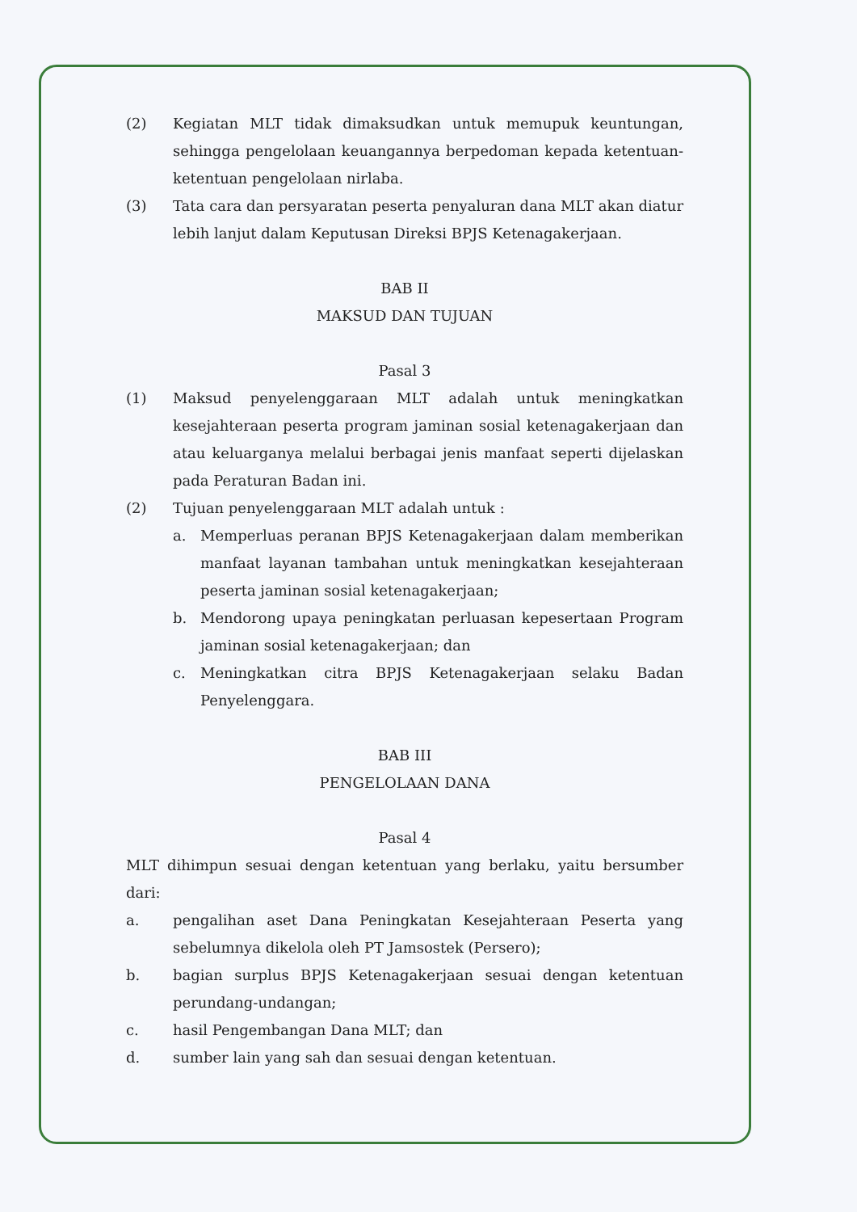(2) Kegiatan MLT tidak dimaksudkan untuk memupuk keuntungan, sehingga pengelolaan keuangannya berpedoman kepada ketentuan-ketentuan pengelolaan nirlaba.
(3) Tata cara dan persyaratan peserta penyaluran dana MLT akan diatur lebih lanjut dalam Keputusan Direksi BPJS Ketenagakerjaan.
BAB II
MAKSUD DAN TUJUAN
Pasal 3
(1) Maksud penyelenggaraan MLT adalah untuk meningkatkan kesejahteraan peserta program jaminan sosial ketenagakerjaan dan atau keluarganya melalui berbagai jenis manfaat seperti dijelaskan pada Peraturan Badan ini.
(2) Tujuan penyelenggaraan MLT adalah untuk :
a. Memperluas peranan BPJS Ketenagakerjaan dalam memberikan manfaat layanan tambahan untuk meningkatkan kesejahteraan peserta jaminan sosial ketenagakerjaan;
b. Mendorong upaya peningkatan perluasan kepesertaan Program jaminan sosial ketenagakerjaan; dan
c. Meningkatkan citra BPJS Ketenagakerjaan selaku Badan Penyelenggara.
BAB III
PENGELOLAAN DANA
Pasal 4
MLT dihimpun sesuai dengan ketentuan yang berlaku, yaitu bersumber dari:
a. pengalihan aset Dana Peningkatan Kesejahteraan Peserta yang sebelumnya dikelola oleh PT Jamsostek (Persero);
b. bagian surplus BPJS Ketenagakerjaan sesuai dengan ketentuan perundang-undangan;
c. hasil Pengembangan Dana MLT; dan
d. sumber lain yang sah dan sesuai dengan ketentuan.